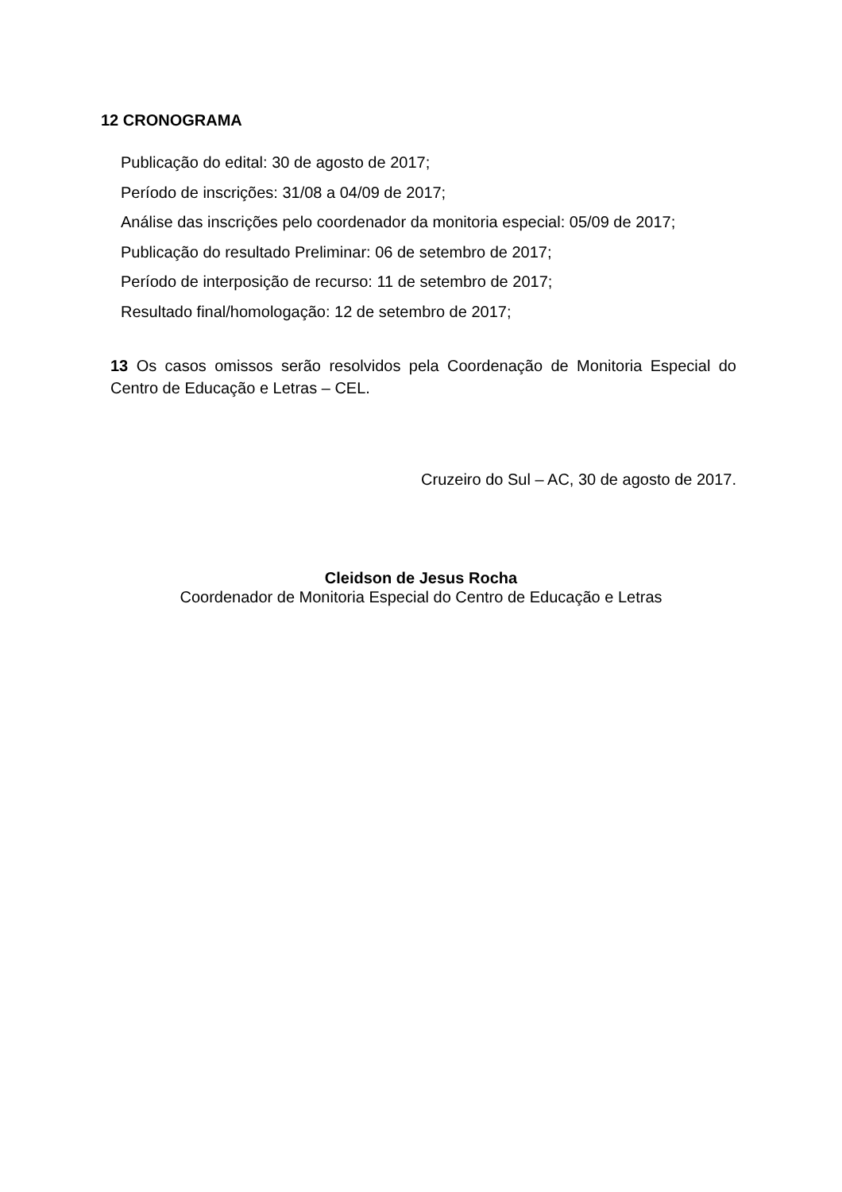12 CRONOGRAMA
Publicação do edital: 30 de agosto de 2017;
Período de inscrições: 31/08 a 04/09 de 2017;
Análise das inscrições pelo coordenador da monitoria especial: 05/09 de 2017;
Publicação do resultado Preliminar: 06 de setembro de 2017;
Período de interposição de recurso: 11 de setembro de 2017;
Resultado final/homologação: 12 de setembro de 2017;
13 Os casos omissos serão resolvidos pela Coordenação de Monitoria Especial do Centro de Educação e Letras – CEL.
Cruzeiro do Sul – AC, 30 de agosto de 2017.
Cleidson de Jesus Rocha
Coordenador de Monitoria Especial do Centro de Educação e Letras